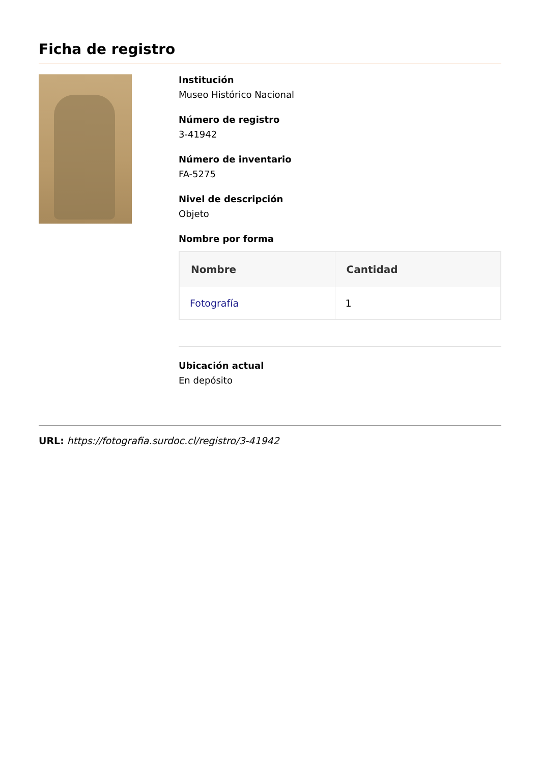Ficha de registro
Institución
Museo Histórico Nacional
Número de registro
3-41942
Número de inventario
FA-5275
Nivel de descripción
Objeto
Nombre por forma
| Nombre | Cantidad |
| --- | --- |
| Fotografía | 1 |
Ubicación actual
En depósito
URL: https://fotografia.surdoc.cl/registro/3-41942